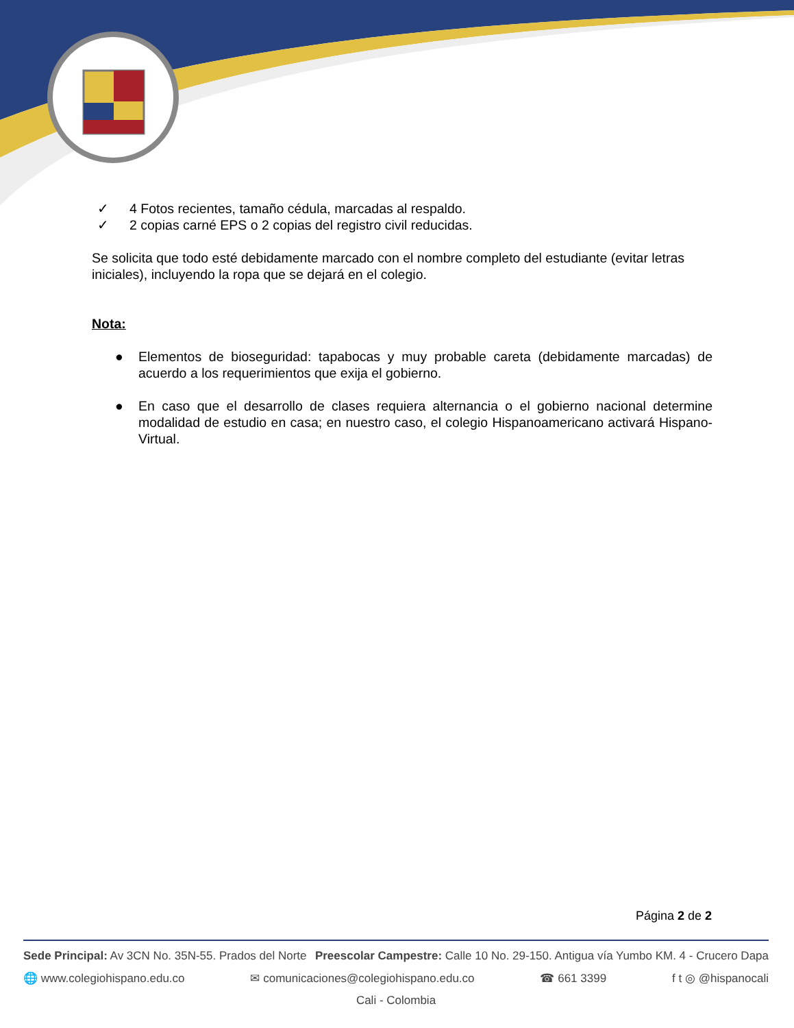✓ 4 Fotos recientes, tamaño cédula, marcadas al respaldo.
✓ 2 copias carné EPS o 2 copias del registro civil reducidas.
Se solicita que todo esté debidamente marcado con el nombre completo del estudiante (evitar letras iniciales), incluyendo la ropa que se dejará en el colegio.
Nota:
● Elementos de bioseguridad: tapabocas y muy probable careta (debidamente marcadas) de acuerdo a los requerimientos que exija el gobierno.
● En caso que el desarrollo de clases requiera alternancia o el gobierno nacional determine modalidad de estudio en casa; en nuestro caso, el colegio Hispanoamericano activará Hispano-Virtual.
Página 2 de 2
Sede Principal: Av 3CN No. 35N-55. Prados del Norte Preescolar Campestre: Calle 10 No. 29-150. Antigua vía Yumbo KM. 4 - Crucero Dapa
🌐 www.colegiohispano.edu.co ✉ comunicaciones@colegiohispano.edu.co ☎ 661 3399 f t ◎ @hispanocali
Cali - Colombia